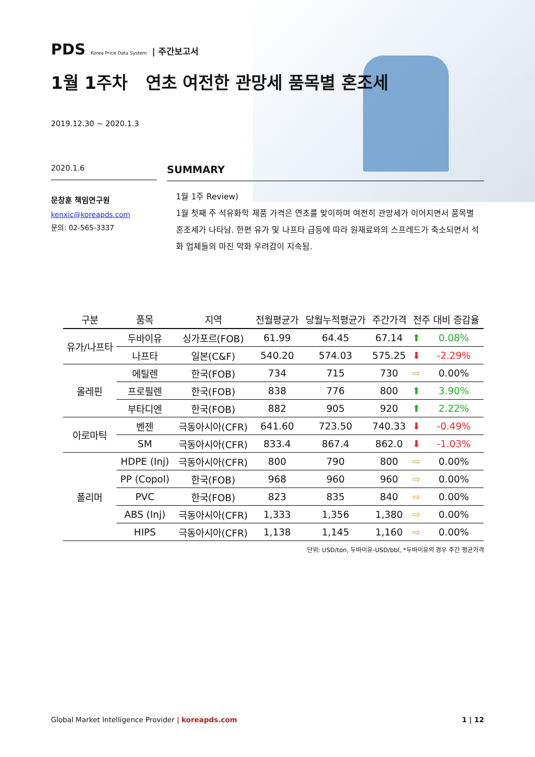PDS Korea Price Data System | 주간보고서
1월 1주차 연초 여전한 관망세 품목별 혼조세
2019.12.30 ~ 2020.1.3
2020.1.6
문창훈 책임연구원
kenxic@koreapds.com
문의: 02-565-3337
SUMMARY
1월 1주 Review)
1월 첫째 주 석유화학 제품 가격은 연초를 맞이하며 여전히 관망세가 이어지면서 품목별 혼조세가 나타남. 한편 유가 및 나프타 급등에 따라 원재료와의 스프레드가 축소되면서 석화 업체들의 마진 악화 우려감이 지속됨.
| 구분 | 품목 | 지역 | 전월평균가 | 당월누적평균가 | 주간가격 | 전주 대비 증감율 | |
| --- | --- | --- | --- | --- | --- | --- | --- |
| 유가/나프타 | 두바이유 | 싱가포르(FOB) | 61.99 | 64.45 | 67.14 | ⬆ | 0.08% |
| | 나프타 | 일본(C&F) | 540.20 | 574.03 | 575.25 | ⬇ | -2.29% |
| 올레핀 | 에틸렌 | 한국(FOB) | 734 | 715 | 730 | ⇨ | 0.00% |
| | 프로필렌 | 한국(FOB) | 838 | 776 | 800 | ⬆ | 3.90% |
| | 부타디엔 | 한국(FOB) | 882 | 905 | 920 | ⬆ | 2.22% |
| 아로마틱 | 벤젠 | 극동아시아(CFR) | 641.60 | 723.50 | 740.33 | ⬇ | -0.49% |
| | SM | 극동아시아(CFR) | 833.4 | 867.4 | 862.0 | ⬇ | -1.03% |
| 폴리머 | HDPE (Inj) | 극동아시아(CFR) | 800 | 790 | 800 | ⇨ | 0.00% |
| | PP (Copol) | 한국(FOB) | 968 | 960 | 960 | ⇨ | 0.00% |
| | PVC | 한국(FOB) | 823 | 835 | 840 | ⇨ | 0.00% |
| | ABS (Inj) | 극동아시아(CFR) | 1,333 | 1,356 | 1,380 | ⇨ | 0.00% |
| | HIPS | 극동아시아(CFR) | 1,138 | 1,145 | 1,160 | ⇨ | 0.00% |
단위: USD/ton, 두바이유-USD/bbl, *두바이유의 경우 주간 평균가격
Global Market Intelligence Provider | koreapds.com 1 | 12